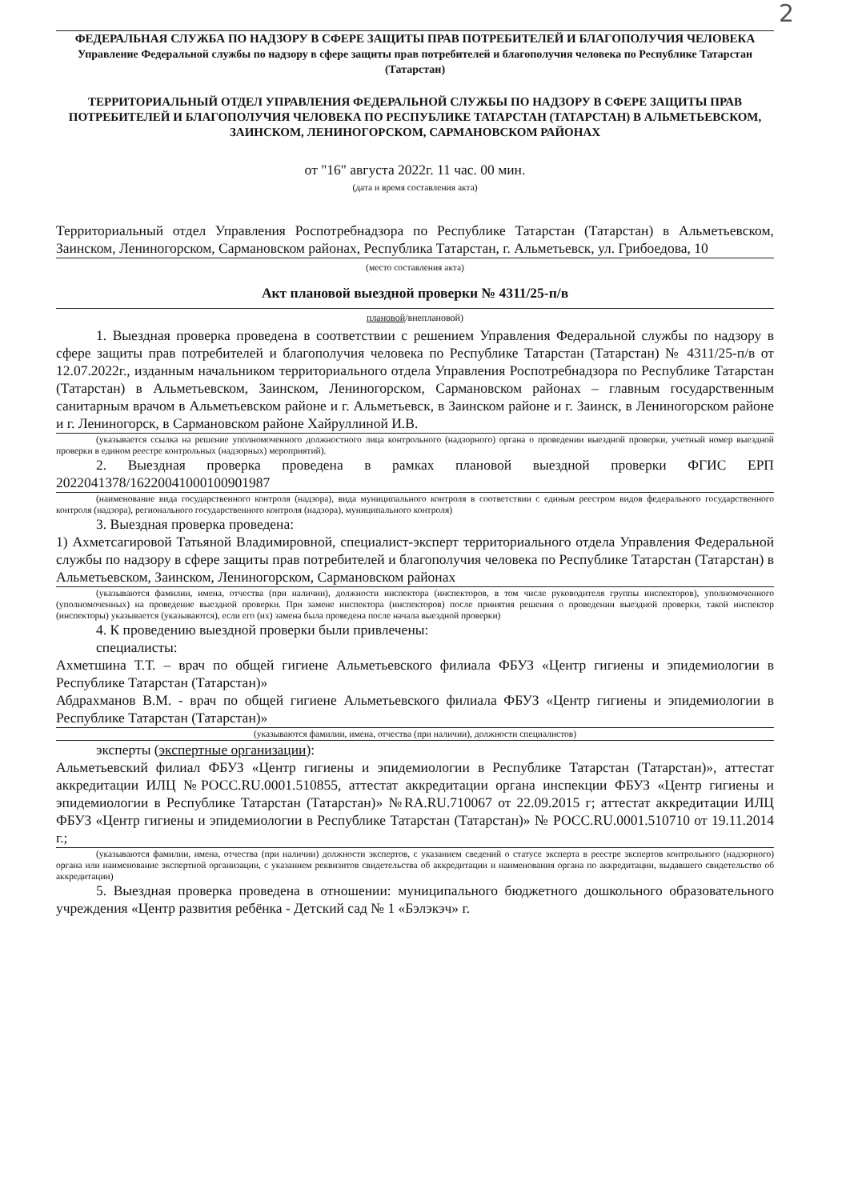2
ФЕДЕРАЛЬНАЯ СЛУЖБА ПО НАДЗОРУ В СФЕРЕ ЗАЩИТЫ ПРАВ ПОТРЕБИТЕЛЕЙ И БЛАГОПОЛУЧИЯ ЧЕЛОВЕКА
Управление Федеральной службы по надзору в сфере защиты прав потребителей и благополучия человека по Республике Татарстан (Татарстан)
ТЕРРИТОРИАЛЬНЫЙ ОТДЕЛ УПРАВЛЕНИЯ ФЕДЕРАЛЬНОЙ СЛУЖБЫ ПО НАДЗОРУ В СФЕРЕ ЗАЩИТЫ ПРАВ ПОТРЕБИТЕЛЕЙ И БЛАГОПОЛУЧИЯ ЧЕЛОВЕКА ПО РЕСПУБЛИКЕ ТАТАРСТАН (ТАТАРСТАН) В АЛЬМЕТЬЕВСКОМ, ЗАИНСКОМ, ЛЕНИНОГОРСКОМ, САРМАНОВСКОМ РАЙОНАХ
от "16" августа 2022г. 11 час. 00 мин.
(дата и время составления акта)
Территориальный отдел Управления Роспотребнадзора по Республике Татарстан (Татарстан) в Альметьевском, Заинском, Лениногорском, Сармановском районах, Республика Татарстан, г. Альметьевск, ул. Грибоедова, 10
(место составления акта)
Акт плановой выездной проверки № 4311/25-п/в
плановой/внеплановой)
1. Выездная проверка проведена в соответствии с решением Управления Федеральной службы по надзору в сфере защиты прав потребителей и благополучия человека по Республике Татарстан (Татарстан) № 4311/25-п/в от 12.07.2022г., изданным начальником территориального отдела Управления Роспотребнадзора по Республике Татарстан (Татарстан) в Альметьевском, Заинском, Лениногорском, Сармановском районах – главным государственным санитарным врачом в Альметьевском районе и г. Альметьевск, в Заинском районе и г. Заинск, в Лениногорском районе и г. Лениногорск, в Сармановском районе Хайруллиной И.В.
(указывается ссылка на решение уполномоченного должностного лица контрольного (надзорного) органа о проведении выездной проверки, учетный номер выездной проверки в едином реестре контрольных (надзорных) мероприятий).
2. Выездная проверка проведена в рамках плановой выездной проверки ФГИС ЕРП 2022041378/16220041000100901987
(наименование вида государственного контроля (надзора), вида муниципального контроля в соответствии с единым реестром видов федерального государственного контроля (надзора), регионального государственного контроля (надзора), муниципального контроля)
3. Выездная проверка проведена:
1) Ахметсагировой Татьяной Владимировной, специалист-эксперт территориального отдела Управления Федеральной службы по надзору в сфере защиты прав потребителей и благополучия человека по Республике Татарстан (Татарстан) в Альметьевском, Заинском, Лениногорском, Сармановском районах
(указываются фамилии, имена, отчества (при наличии), должности инспектора (инспекторов, в том числе руководителя группы инспекторов), уполномоченного (уполномоченных) на проведение выездной проверки. При замене инспектора (инспекторов) после принятия решения о проведении выездной проверки, такой инспектор (инспекторы) указывается (указываются), если его (их) замена была проведена после начала выездной проверки)
4. К проведению выездной проверки были привлечены:
специалисты:
Ахметшина Т.Т. – врач по общей гигиене Альметьевского филиала ФБУЗ «Центр гигиены и эпидемиологии в Республике Татарстан (Татарстан)»
Абдрахманов В.М. - врач по общей гигиене Альметьевского филиала ФБУЗ «Центр гигиены и эпидемиологии в Республике Татарстан (Татарстан)»
(указываются фамилии, имена, отчества (при наличии), должности специалистов)
эксперты (экспертные организации):
Альметьевский филиал ФБУЗ «Центр гигиены и эпидемиологии в Республике Татарстан (Татарстан)», аттестат аккредитации ИЛЦ №РОСС.RU.0001.510855, аттестат аккредитации органа инспекции ФБУЗ «Центр гигиены и эпидемиологии в Республике Татарстан (Татарстан)» №RA.RU.710067 от 22.09.2015 г; аттестат аккредитации ИЛЦ ФБУЗ «Центр гигиены и эпидемиологии в Республике Татарстан (Татарстан)» № РОСС.RU.0001.510710 от 19.11.2014 г.;
(указываются фамилии, имена, отчества (при наличии) должности экспертов, с указанием сведений о статусе эксперта в реестре экспертов контрольного (надзорного) органа или наименование экспертной организации, с указанием реквизитов свидетельства об аккредитации и наименования органа по аккредитации, выдавшего свидетельство об аккредитации)
5. Выездная проверка проведена в отношении: муниципального бюджетного дошкольного образовательного учреждения «Центр развития ребёнка - Детский сад № 1 «Бэлэкэч» г.